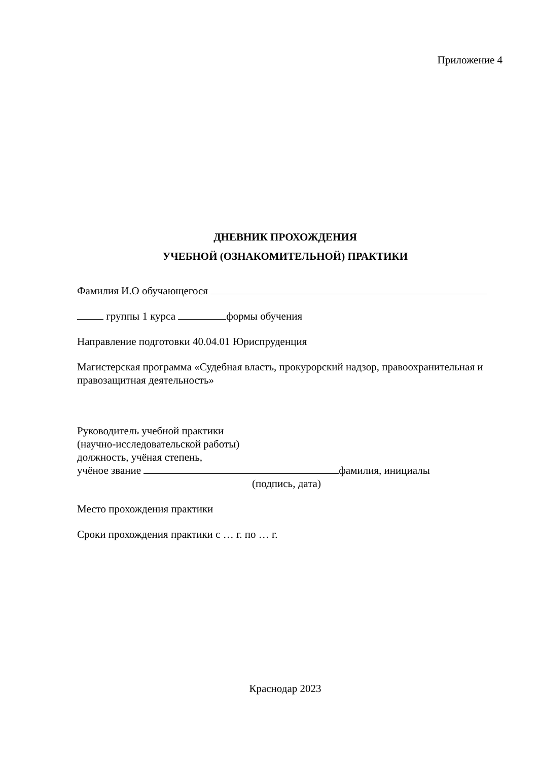Приложение 4
ДНЕВНИК ПРОХОЖДЕНИЯ
УЧЕБНОЙ (ОЗНАКОМИТЕЛЬНОЙ) ПРАКТИКИ
Фамилия И.О обучающегося
группы 1 курса формы обучения
Направление подготовки 40.04.01 Юриспруденция
Магистерская программа «Судебная власть, прокурорский надзор, правоохранительная и правозащитная деятельность»
Руководитель учебной практики
(научно-исследовательской работы)
должность, учёная степень,
учёное звание фамилия, инициалы
(подпись, дата)
Место прохождения практики
Сроки прохождения практики с … г. по … г.
Краснодар 2023